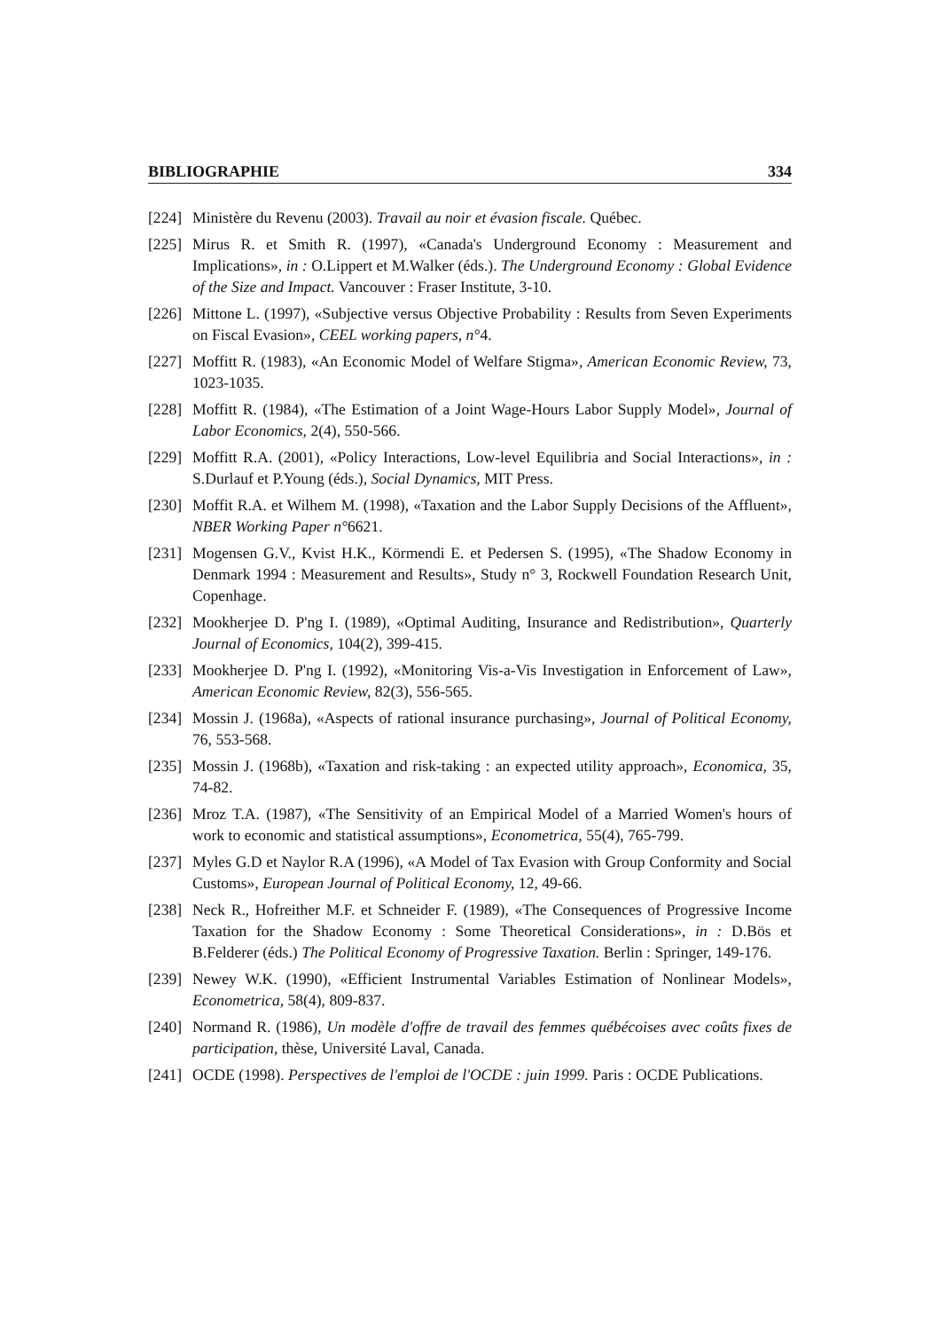BIBLIOGRAPHIE 334
[224] Ministère du Revenu (2003). Travail au noir et évasion fiscale. Québec.
[225] Mirus R. et Smith R. (1997), «Canada's Underground Economy : Measurement and Implications», in : O.Lippert et M.Walker (éds.). The Underground Economy : Global Evidence of the Size and Impact. Vancouver : Fraser Institute, 3-10.
[226] Mittone L. (1997), «Subjective versus Objective Probability : Results from Seven Experiments on Fiscal Evasion», CEEL working papers, n°4.
[227] Moffitt R. (1983), «An Economic Model of Welfare Stigma», American Economic Review, 73, 1023-1035.
[228] Moffitt R. (1984), «The Estimation of a Joint Wage-Hours Labor Supply Model», Journal of Labor Economics, 2(4), 550-566.
[229] Moffitt R.A. (2001), «Policy Interactions, Low-level Equilibria and Social Interactions», in : S.Durlauf et P.Young (éds.), Social Dynamics, MIT Press.
[230] Moffit R.A. et Wilhem M. (1998), «Taxation and the Labor Supply Decisions of the Affluent», NBER Working Paper n°6621.
[231] Mogensen G.V., Kvist H.K., Körmendi E. et Pedersen S. (1995), «The Shadow Economy in Denmark 1994 : Measurement and Results», Study n° 3, Rockwell Foundation Research Unit, Copenhage.
[232] Mookherjee D. P'ng I. (1989), «Optimal Auditing, Insurance and Redistribution», Quarterly Journal of Economics, 104(2), 399-415.
[233] Mookherjee D. P'ng I. (1992), «Monitoring Vis-a-Vis Investigation in Enforcement of Law», American Economic Review, 82(3), 556-565.
[234] Mossin J. (1968a), «Aspects of rational insurance purchasing», Journal of Political Economy, 76, 553-568.
[235] Mossin J. (1968b), «Taxation and risk-taking : an expected utility approach», Economica, 35, 74-82.
[236] Mroz T.A. (1987), «The Sensitivity of an Empirical Model of a Married Women's hours of work to economic and statistical assumptions», Econometrica, 55(4), 765-799.
[237] Myles G.D et Naylor R.A (1996), «A Model of Tax Evasion with Group Conformity and Social Customs», European Journal of Political Economy, 12, 49-66.
[238] Neck R., Hofreither M.F. et Schneider F. (1989), «The Consequences of Progressive Income Taxation for the Shadow Economy : Some Theoretical Considerations», in : D.Bös et B.Felderer (éds.) The Political Economy of Progressive Taxation. Berlin : Springer, 149-176.
[239] Newey W.K. (1990), «Efficient Instrumental Variables Estimation of Nonlinear Models», Econometrica, 58(4), 809-837.
[240] Normand R. (1986), Un modèle d'offre de travail des femmes québécoises avec coûts fixes de participation, thèse, Université Laval, Canada.
[241] OCDE (1998). Perspectives de l'emploi de l'OCDE : juin 1999. Paris : OCDE Publications.